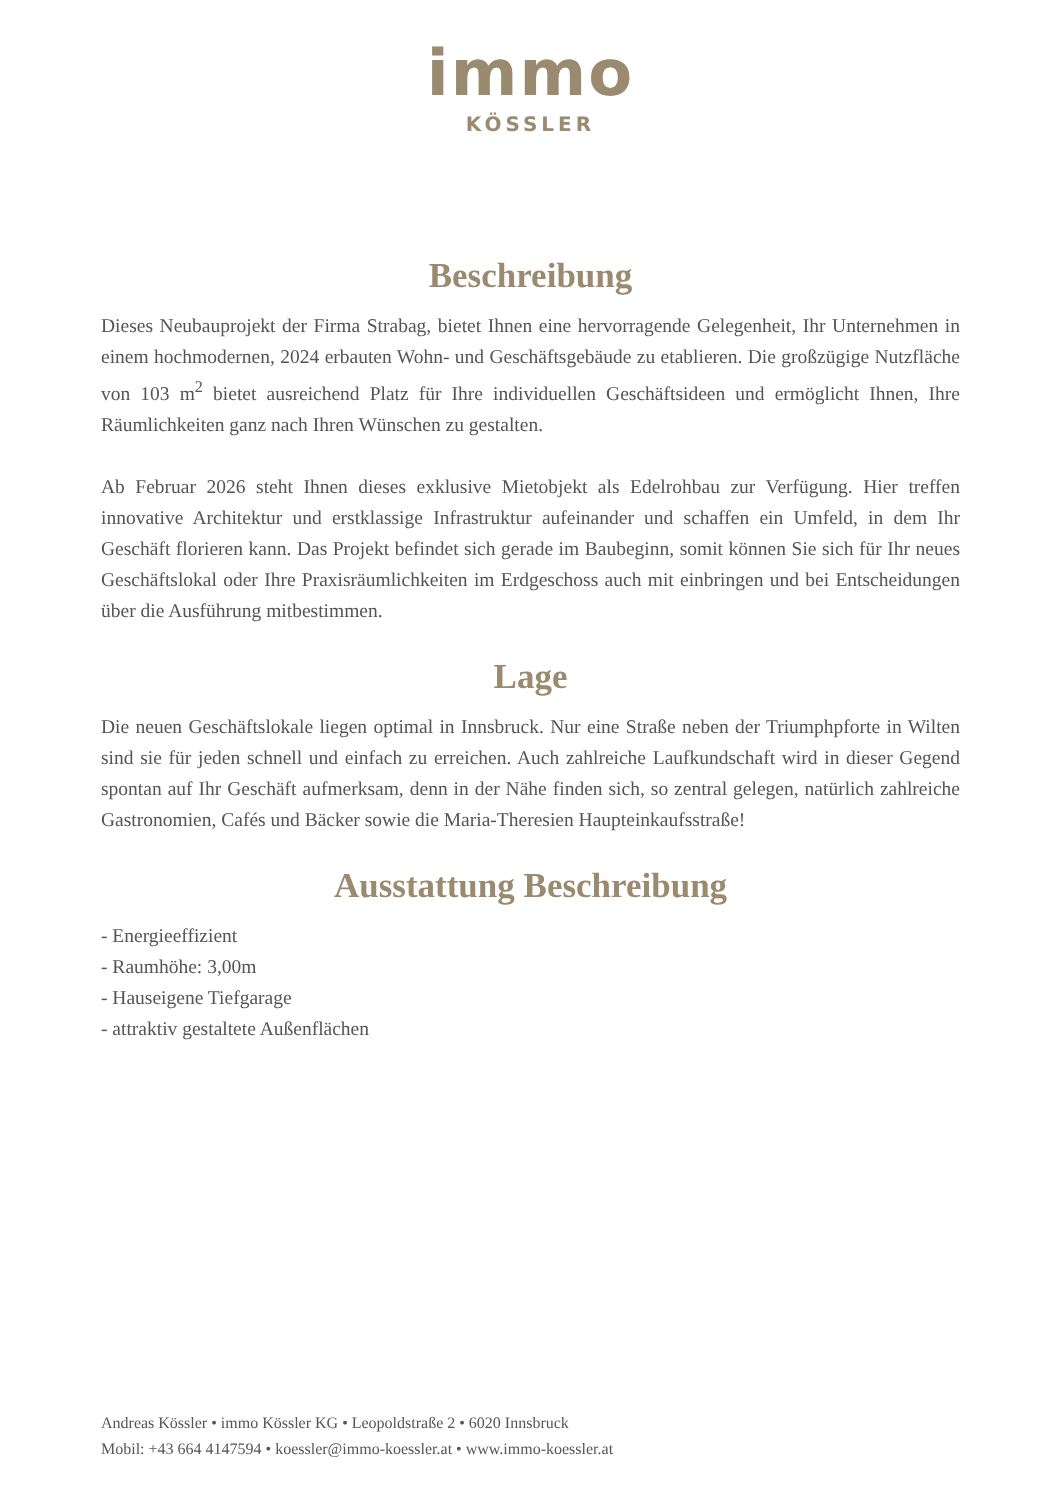immo
KÖSSLER
Beschreibung
Dieses Neubauprojekt der Firma Strabag, bietet Ihnen eine hervorragende Gelegenheit, Ihr Unternehmen in einem hochmodernen, 2024 erbauten Wohn- und Geschäftsgebäude zu etablieren. Die großzügige Nutzfläche von 103 m<sup>2</sup> bietet ausreichend Platz für Ihre individuellen Geschäftsideen und ermöglicht Ihnen, Ihre Räumlichkeiten ganz nach Ihren Wünschen zu gestalten.
Ab Februar 2026 steht Ihnen dieses exklusive Mietobjekt als Edelrohbau zur Verfügung. Hier treffen innovative Architektur und erstklassige Infrastruktur aufeinander und schaffen ein Umfeld, in dem Ihr Geschäft florieren kann. Das Projekt befindet sich gerade im Baubeginn, somit können Sie sich für Ihr neues Geschäftslokal oder Ihre Praxisräumlichkeiten im Erdgeschoss auch mit einbringen und bei Entscheidungen über die Ausführung mitbestimmen.
Lage
Die neuen Geschäftslokale liegen optimal in Innsbruck. Nur eine Straße neben der Triumphpforte in Wilten sind sie für jeden schnell und einfach zu erreichen. Auch zahlreiche Laufkundschaft wird in dieser Gegend spontan auf Ihr Geschäft aufmerksam, denn in der Nähe finden sich, so zentral gelegen, natürlich zahlreiche Gastronomien, Cafés und Bäcker sowie die Maria-Theresien Haupteinkaufsstraße!
Ausstattung Beschreibung
- Energieeffizient
- Raumhöhe: 3,00m
- Hauseigene Tiefgarage
- attraktiv gestaltete Außenflächen
Andreas Kössler • immo Kössler KG • Leopoldstraße 2 • 6020 Innsbruck
Mobil: +43 664 4147594 • koessler@immo-koessler.at • www.immo-koessler.at